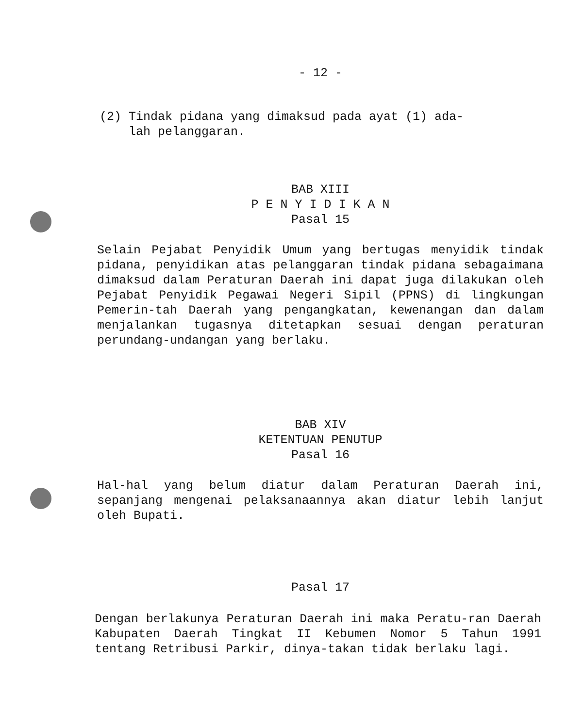- 12 -
(2) Tindak pidana yang dimaksud pada ayat (1) ada-
lah pelanggaran.
BAB XIII
P E N Y I D I K A N
Pasal 15
Selain Pejabat Penyidik Umum yang bertugas menyidik tindak pidana, penyidikan atas pelanggaran tindak pidana sebagaimana dimaksud dalam Peraturan Daerah ini dapat juga dilakukan oleh Pejabat Penyidik Pegawai Negeri Sipil (PPNS) di lingkungan Pemerin-tah Daerah yang pengangkatan, kewenangan dan dalam menjalankan tugasnya ditetapkan sesuai dengan peraturan perundang-undangan yang berlaku.
BAB XIV
KETENTUAN PENUTUP
Pasal 16
Hal-hal yang belum diatur dalam Peraturan Daerah ini, sepanjang mengenai pelaksanaannya akan diatur lebih lanjut oleh Bupati.
Pasal 17
Dengan berlakunya Peraturan Daerah ini maka Peratu-ran Daerah Kabupaten Daerah Tingkat II Kebumen Nomor 5 Tahun 1991 tentang Retribusi Parkir, dinya-takan tidak berlaku lagi.